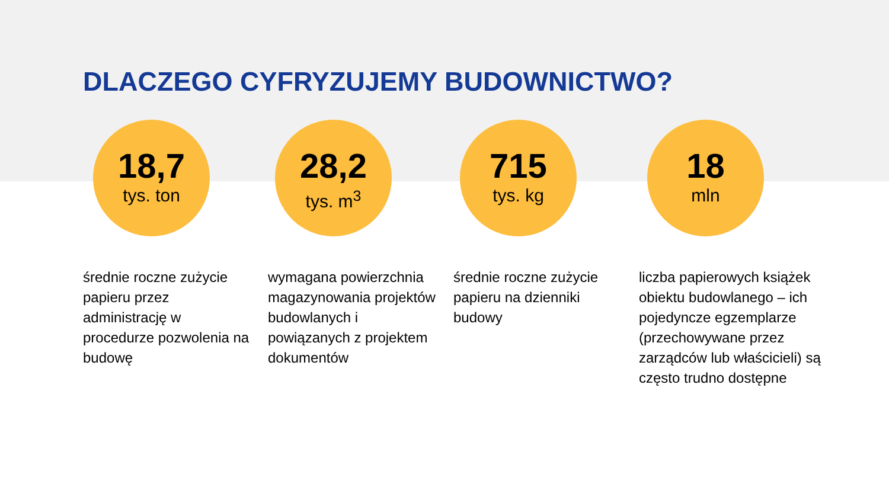DLACZEGO CYFRYZUJEMY BUDOWNICTWO?
18,7
tys. ton
średnie roczne zużycie papieru przez administrację w procedurze pozwolenia na budowę
28,2
tys. m<sup>3</sup>
wymagana powierzchnia magazynowania projektów budowlanych i powiązanych z projektem dokumentów
715
tys. kg
średnie roczne zużycie papieru na dzienniki budowy
18
mln
liczba papierowych książek obiektu budowlanego – ich pojedyncze egzemplarze (przechowywane przez zarządców lub właścicieli) są często trudno dostępne